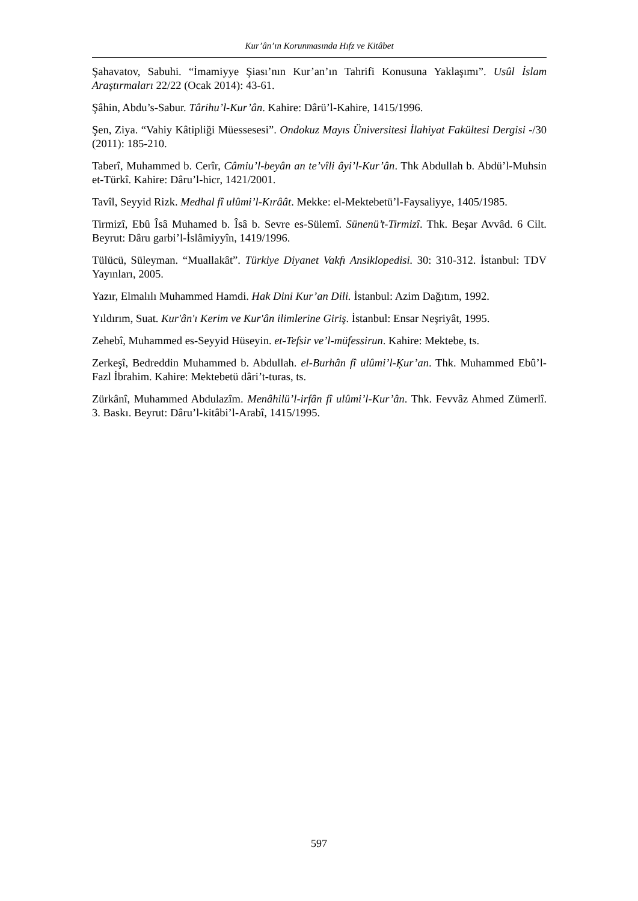Kur’ân’ın Korunmasında Hıfz ve Kitâbet
Şahavatov, Sabuhi. “İmamiyye Şiası’nın Kur’an’ın Tahrifi Konusuna Yaklaşımı”. Usûl İslam Araştırmaları 22/22 (Ocak 2014): 43-61.
Şâhin, Abdu’s-Sabur. Târihu’l-Kur’ân. Kahire: Dârü’l-Kahire, 1415/1996.
Şen, Ziya. “Vahiy Kâtipliği Müessesesi”. Ondokuz Mayıs Üniversitesi İlahiyat Fakültesi Dergisi -/30 (2011): 185-210.
Taberî, Muhammed b. Cerîr, Câmiu’l-beyân an te’vîli âyi’l-Kur’ân. Thk Abdullah b. Abdü’l-Muhsin et-Türkî. Kahire: Dâru’l-hicr, 1421/2001.
Tavîl, Seyyid Rizk. Medhal fî ulûmi’l-Kırâât. Mekke: el-Mektebetü’l-Faysaliyye, 1405/1985.
Tirmizî, Ebû Îsâ Muhamed b. Îsâ b. Sevre es-Sülemî. Sünenü’t-Tirmizî. Thk. Beşar Avvâd. 6 Cilt. Beyrut: Dâru garbi’l-İslâmiyyîn, 1419/1996.
Tülücü, Süleyman. “Muallakât”. Türkiye Diyanet Vakfı Ansiklopedisi. 30: 310-312. İstanbul: TDV Yayınları, 2005.
Yazır, Elmalılı Muhammed Hamdi. Hak Dini Kur’an Dili. İstanbul: Azim Dağıtım, 1992.
Yıldırım, Suat. Kur'ân'ı Kerim ve Kur'ân ilimlerine Giriş. İstanbul: Ensar Neşriyât, 1995.
Zehebî, Muhammed es-Seyyid Hüseyin. et-Tefsir ve’l-müfessirun. Kahire: Mektebe, ts.
Zerkeşî, Bedreddin Muhammed b. Abdullah. el-Burhân fî ulûmi’l-Ķur’an. Thk. Muhammed Ebû’l-Fazl İbrahim. Kahire: Mektebetü dâri’t-turas, ts.
Zürkânî, Muhammed Abdulazîm. Menâhilü’l-irfân fî ulûmi’l-Kur’ân. Thk. Fevvâz Ahmed Zümerlî. 3. Baskı. Beyrut: Dâru’l-kitâbi’l-Arabî, 1415/1995.
597